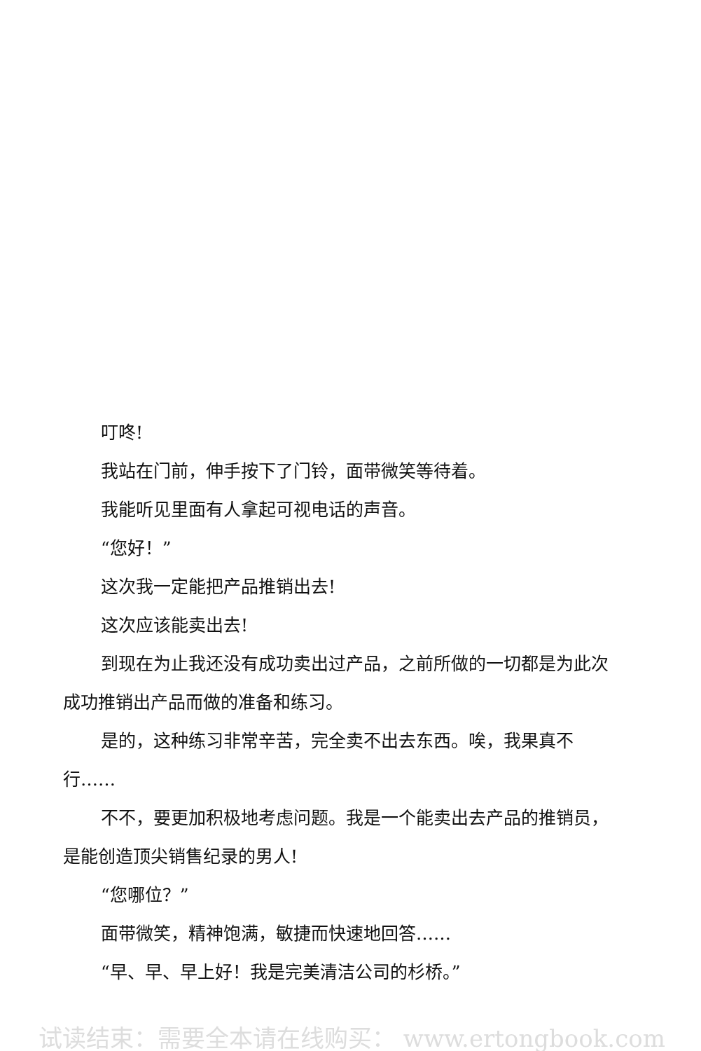叮咚!
我站在门前，伸手按下了门铃，面带微笑等待着。
我能听见里面有人拿起可视电话的声音。
“您好！”
这次我一定能把产品推销出去!
这次应该能卖出去!
到现在为止我还没有成功卖出过产品，之前所做的一切都是为此次成功推销出产品而做的准备和练习。
是的，这种练习非常辛苦，完全卖不出去东西。唉，我果真不行……
不不，要更加积极地考虑问题。我是一个能卖出去产品的推销员，是能创造顶尖销售纪录的男人!
“您哪位？”
面带微笑，精神饱满，敏捷而快速地回答……
“早、早、早上好！我是完美清洁公司的杉桥。”
试读结束：需要全本请在线购买： www.ertongbook.com